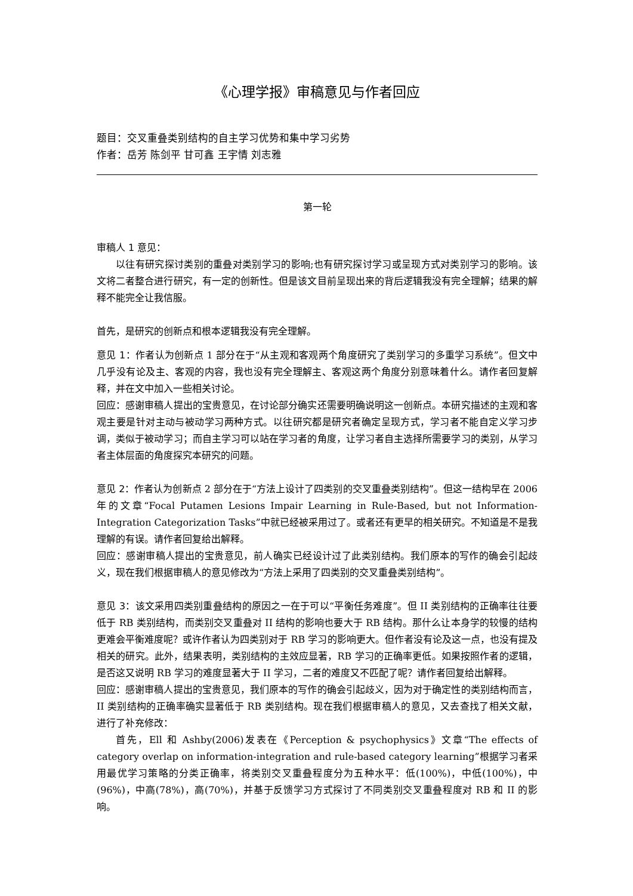《心理学报》审稿意见与作者回应
题目：交叉重叠类别结构的自主学习优势和集中学习劣势
作者：岳芳 陈剑平 甘可鑫 王宇情 刘志雅
第一轮
审稿人 1 意见：
以往有研究探讨类别的重叠对类别学习的影响;也有研究探讨学习或呈现方式对类别学习的影响。该文将二者整合进行研究，有一定的创新性。但是该文目前呈现出来的背后逻辑我没有完全理解；结果的解释不能完全让我信服。
首先，是研究的创新点和根本逻辑我没有完全理解。
意见 1：作者认为创新点 1 部分在于“从主观和客观两个角度研究了类别学习的多重学习系统”。但文中几乎没有论及主、客观的内容，我也没有完全理解主、客观这两个角度分别意味着什么。请作者回复解释，并在文中加入一些相关讨论。
回应：感谢审稿人提出的宝贵意见，在讨论部分确实还需要明确说明这一创新点。本研究描述的主观和客观主要是针对主动与被动学习两种方式。以往研究都是研究者确定呈现方式，学习者不能自定义学习步调，类似于被动学习；而自主学习可以站在学习者的角度，让学习者自主选择所需要学习的类别，从学习者主体层面的角度探究本研究的问题。
意见 2：作者认为创新点 2 部分在于“方法上设计了四类别的交叉重叠类别结构”。但这一结构早在 2006 年的文章“Focal Putamen Lesions Impair Learning in Rule-Based, but not Information-Integration Categorization Tasks”中就已经被采用过了。或者还有更早的相关研究。不知道是不是我理解的有误。请作者回复给出解释。
回应：感谢审稿人提出的宝贵意见，前人确实已经设计过了此类别结构。我们原本的写作的确会引起歧义，现在我们根据审稿人的意见修改为“方法上采用了四类别的交叉重叠类别结构”。
意见 3：该文采用四类别重叠结构的原因之一在于可以“平衡任务难度”。但 II 类别结构的正确率往往要低于 RB 类别结构，而类别交叉重叠对 II 结构的影响也要大于 RB 结构。那什么让本身学的较慢的结构更难会平衡难度呢？或许作者认为四类别对于 RB 学习的影响更大。但作者没有论及这一点，也没有提及相关的研究。此外，结果表明，类别结构的主效应显著，RB 学习的正确率更低。如果按照作者的逻辑，是否这又说明 RB 学习的难度显著大于 II 学习，二者的难度又不匹配了呢？请作者回复给出解释。
回应：感谢审稿人提出的宝贵意见，我们原本的写作的确会引起歧义，因为对于确定性的类别结构而言，II 类别结构的正确率确实显著低于 RB 类别结构。现在我们根据审稿人的意见，又去查找了相关文献，进行了补充修改：
首先，Ell 和 Ashby(2006)发表在《Perception & psychophysics》文章“The effects of category overlap on information-integration and rule-based category learning”根据学习者采用最优学习策略的分类正确率，将类别交叉重叠程度分为五种水平：低(100%)，中低(100%)，中(96%)，中高(78%)，高(70%)，并基于反馈学习方式探讨了不同类别交叉重叠程度对 RB 和 II 的影响。